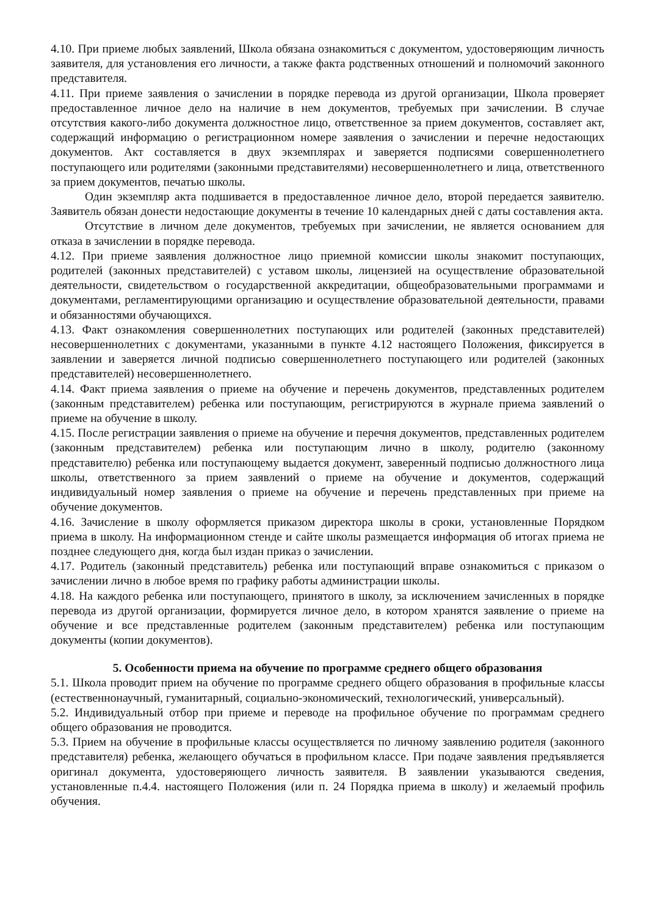4.10. При приеме любых заявлений, Школа обязана ознакомиться с документом, удостоверяющим личность заявителя, для установления его личности, а также факта родственных отношений и полномочий законного представителя.
4.11. При приеме заявления о зачислении в порядке перевода из другой организации, Школа проверяет предоставленное личное дело на наличие в нем документов, требуемых при зачислении. В случае отсутствия какого-либо документа должностное лицо, ответственное за прием документов, составляет акт, содержащий информацию о регистрационном номере заявления о зачислении и перечне недостающих документов. Акт составляется в двух экземплярах и заверяется подписями совершеннолетнего поступающего или родителями (законными представителями) несовершеннолетнего и лица, ответственного за прием документов, печатью школы.
Один экземпляр акта подшивается в предоставленное личное дело, второй передается заявителю. Заявитель обязан донести недостающие документы в течение 10 календарных дней с даты составления акта.
Отсутствие в личном деле документов, требуемых при зачислении, не является основанием для отказа в зачислении в порядке перевода.
4.12. При приеме заявления должностное лицо приемной комиссии школы знакомит поступающих, родителей (законных представителей) с уставом школы, лицензией на осуществление образовательной деятельности, свидетельством о государственной аккредитации, общеобразовательными программами и документами, регламентирующими организацию и осуществление образовательной деятельности, правами и обязанностями обучающихся.
4.13. Факт ознакомления совершеннолетних поступающих или родителей (законных представителей) несовершеннолетних с документами, указанными в пункте 4.12 настоящего Положения, фиксируется в заявлении и заверяется личной подписью совершеннолетнего поступающего или родителей (законных представителей) несовершеннолетнего.
4.14. Факт приема заявления о приеме на обучение и перечень документов, представленных родителем (законным представителем) ребенка или поступающим, регистрируются в журнале приема заявлений о приеме на обучение в школу.
4.15. После регистрации заявления о приеме на обучение и перечня документов, представленных родителем (законным представителем) ребенка или поступающим лично в школу, родителю (законному представителю) ребенка или поступающему выдается документ, заверенный подписью должностного лица школы, ответственного за прием заявлений о приеме на обучение и документов, содержащий индивидуальный номер заявления о приеме на обучение и перечень представленных при приеме на обучение документов.
4.16. Зачисление в школу оформляется приказом директора школы в сроки, установленные Порядком приема в школу. На информационном стенде и сайте школы размещается информация об итогах приема не позднее следующего дня, когда был издан приказ о зачислении.
4.17. Родитель (законный представитель) ребенка или поступающий вправе ознакомиться с приказом о зачислении лично в любое время по графику работы администрации школы.
4.18. На каждого ребенка или поступающего, принятого в школу, за исключением зачисленных в порядке перевода из другой организации, формируется личное дело, в котором хранятся заявление о приеме на обучение и все представленные родителем (законным представителем) ребенка или поступающим документы (копии документов).
5. Особенности приема на обучение по программе среднего общего образования
5.1. Школа проводит прием на обучение по программе среднего общего образования в профильные классы (естественнонаучный, гуманитарный, социально-экономический, технологический, универсальный).
5.2. Индивидуальный отбор при приеме и переводе на профильное обучение по программам среднего общего образования не проводится.
5.3. Прием на обучение в профильные классы осуществляется по личному заявлению родителя (законного представителя) ребенка, желающего обучаться в профильном классе. При подаче заявления предъявляется оригинал документа, удостоверяющего личность заявителя. В заявлении указываются сведения, установленные п.4.4. настоящего Положения (или п. 24 Порядка приема в школу) и желаемый профиль обучения.